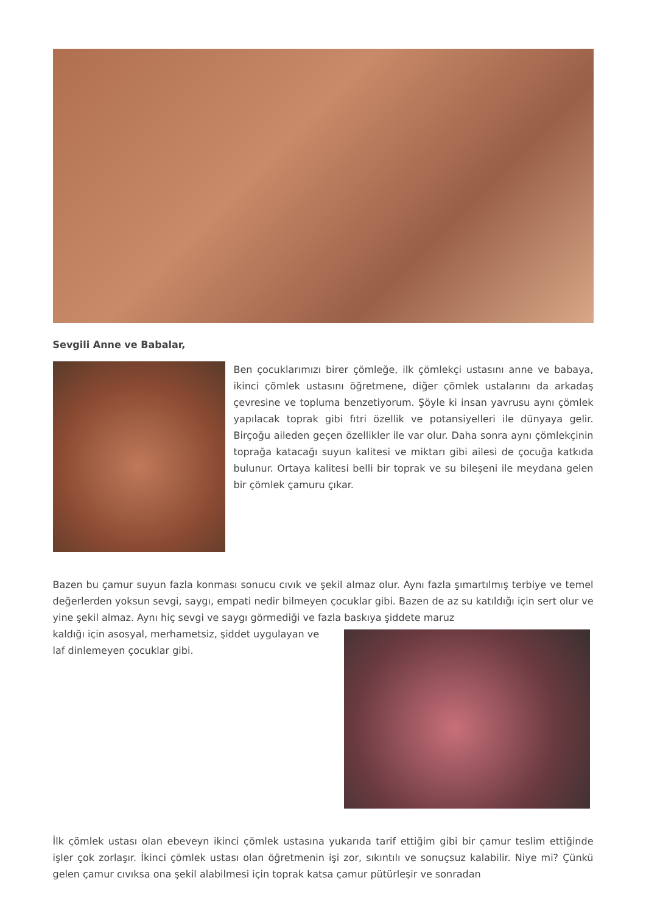Sevgili Anne ve Babalar,
Ben çocuklarımızı birer çömleğe, ilk çömlekçi ustasını anne ve babaya, ikinci çömlek ustasını öğretmene, diğer çömlek ustalarını da arkadaş çevresine ve topluma benzetiyorum. Şöyle ki insan yavrusu aynı çömlek yapılacak toprak gibi fıtri özellik ve potansiyelleri ile dünyaya gelir. Birçoğu aileden geçen özellikler ile var olur. Daha sonra aynı çömlekçinin toprağa katacağı suyun kalitesi ve miktarı gibi ailesi de çocuğa katkıda bulunur. Ortaya kalitesi belli bir toprak ve su bileşeni ile meydana gelen bir çömlek çamuru çıkar.
Bazen bu çamur suyun fazla konması sonucu cıvık ve şekil almaz olur. Aynı fazla şımartılmış terbiye ve temel değerlerden yoksun sevgi, saygı, empati nedir bilmeyen çocuklar gibi. Bazen de az su katıldığı için sert olur ve yine şekil almaz. Aynı hiç sevgi ve saygı görmediği ve fazla baskıya şiddete maruz
kaldığı için asosyal, merhametsiz, şiddet uygulayan ve
laf dinlemeyen çocuklar gibi.
İlk çömlek ustası olan ebeveyn ikinci çömlek ustasına yukarıda tarif ettiğim gibi bir çamur teslim ettiğinde işler çok zorlaşır. İkinci çömlek ustası olan öğretmenin işi zor, sıkıntılı ve sonuçsuz kalabilir. Niye mi? Çünkü gelen çamur cıvıksa ona şekil alabilmesi için toprak katsa çamur pütürleşir ve sonradan